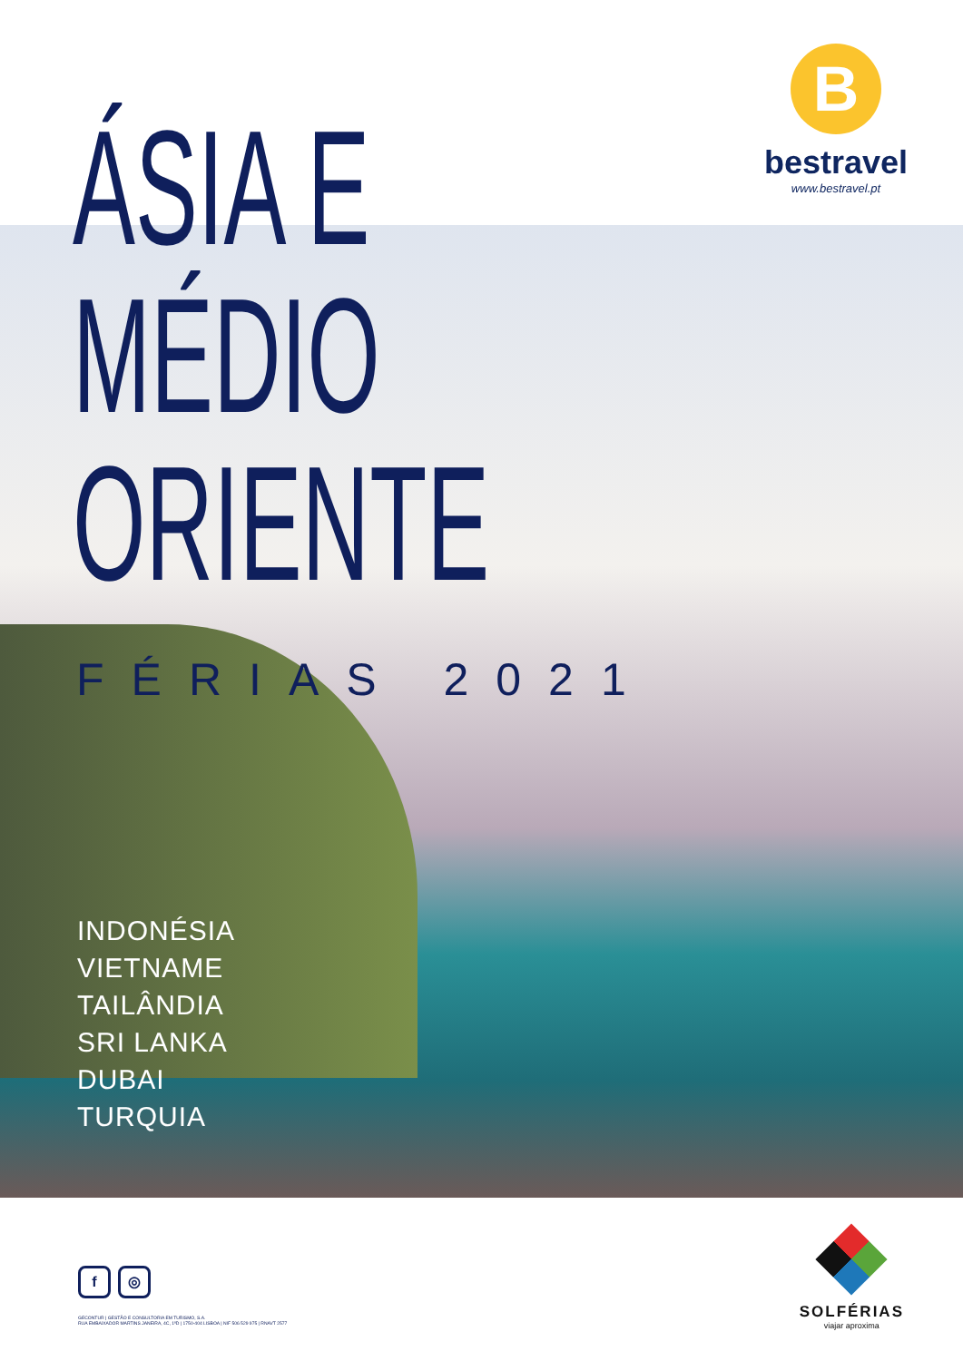B
bestravel
www.bestravel.pt
ÁSIA E
MÉDIO
ORIENTE
FÉRIAS 2021
INDONÉSIA
VIETNAME
TAILÂNDIA
SRI LANKA
DUBAI
TURQUIA
f ◎
GECONTUR | GESTÃO E CONSULTORIA EM TURISMO, S.A.
RUA EMBAIXADOR MARTINS JANEIRA, 4C, 1ºD | 1750-404 LISBOA | NIF 506 529 975 | RNAVT 2577
SOLFÉRIAS
viajar aproxima